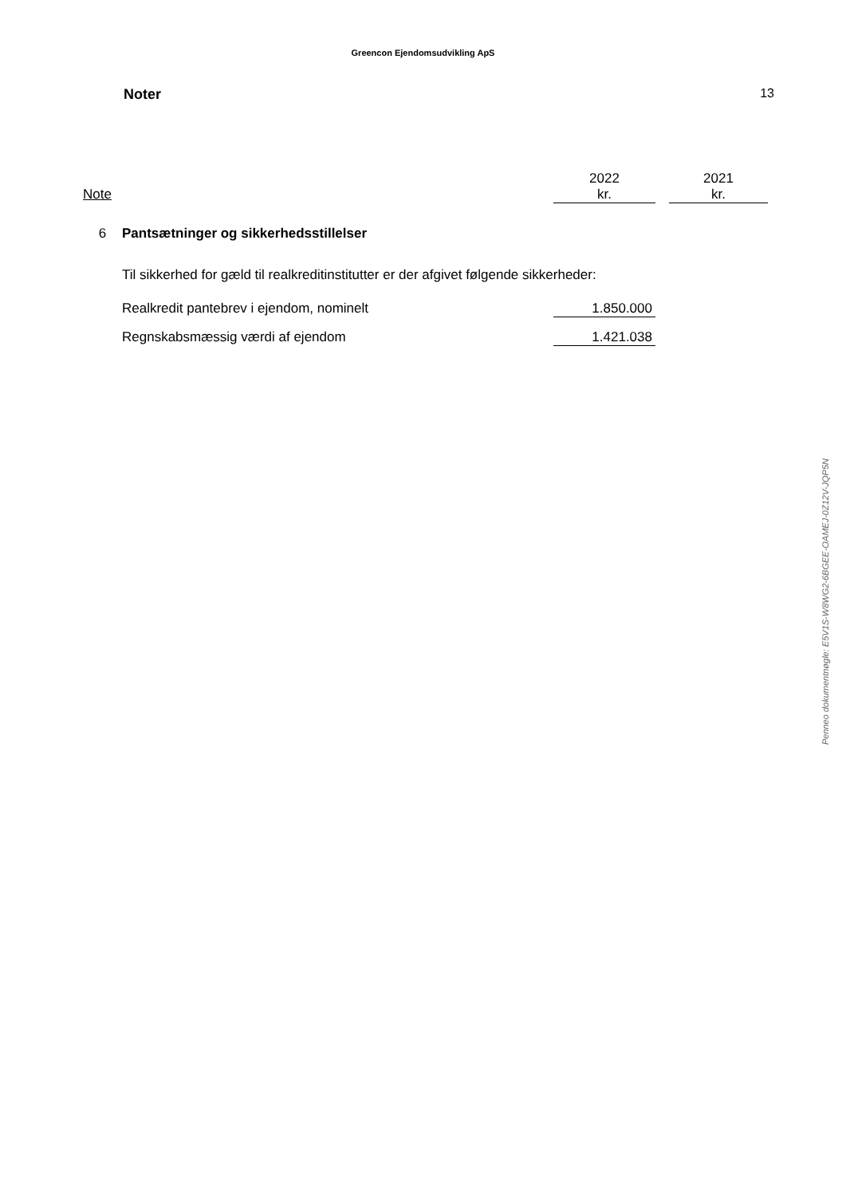Greencon Ejendomsudvikling ApS
Noter 13
| | 2022 | | 2021 |
| Note | kr. | | kr. |
| 6 Pantsætninger og sikkerhedsstillelser | | | |
| Til sikkerhed for gæld til realkreditinstitutter er der afgivet følgende sikkerheder: | | | |
| Realkredit pantebrev i ejendom, nominelt | 1.850.000 | | |
| Regnskabsmæssig værdi af ejendom | 1.421.038 | | |
Penneo dokumentnøgle: E5V1S-W8WG2-6BGEE-OAMEJ-0Z12V-JQP5N